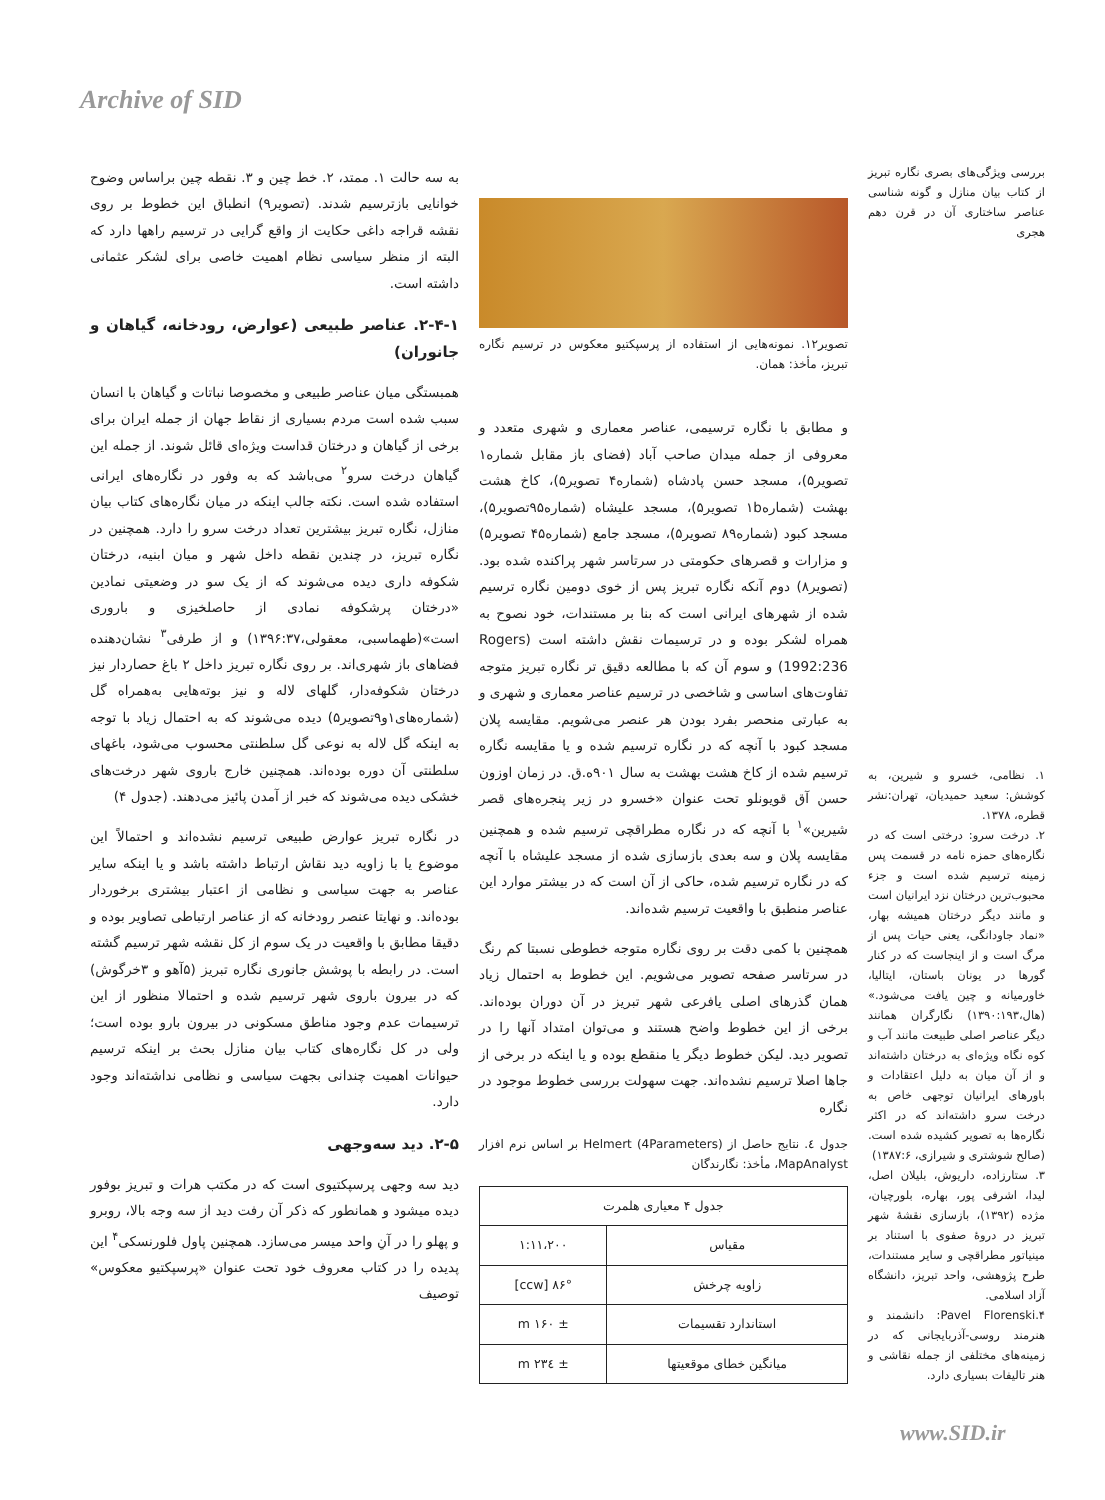Archive of SID
بررسی ویژگی‌های بصری نگاره تبریز از کتاب بیان منازل و گونه شناسی عناصر ساختاری آن در قرن دهم هجری
۱. نظامی، خسرو و شیرین، به کوشش: سعید حمیدیان، تهران:نشر قطره، ۱۳۷۸.
۲. درخت سرو: درختی است که در نگاره‌های حمزه نامه در قسمت پس زمینه ترسیم شده است و جزء محبوب‌ترین درختان نزد ایرانیان است و مانند دیگر درختان همیشه بهار، «نماد جاودانگی، یعنی حیات پس از مرگ است و از اینجاست که در کنار گورها در یونان باستان، ایتالیا، خاورمیانه و چین یافت می‌شود.» (هال،۱۳۹۰:۱۹۳) نگارگران همانند دیگر عناصر اصلی طبیعت مانند آب و کوه نگاه ویژه‌ای به درختان داشته‌اند و از آن میان به دلیل اعتقادات و باورهای ایرانیان توجهی خاص به درخت سرو داشته‌اند که در اکثر نگاره‌ها به تصویر کشیده شده است. (صالح شوشتری و شیرازی، ۱۳۸۷:۶)
۳. ستارزاده، داریوش، بلیلان اصل، لیدا، اشرفی پور، بهاره، بلورچیان، مژده (۱۳۹۲)، بازسازی نقشهٔ شهر تبریز در دروهٔ صفوی با استناد بر مینیاتور مطراقچی و سایر مستندات، طرح پژوهشی، واحد تبریز، دانشگاه آزاد اسلامی.
۴.Pavel Florenski: دانشمند و هنرمند روسی-آذربایجانی که در زمینه‌های مختلفی از جمله نقاشی و هنر تالیفات بسیاری دارد.
تصویر۱۲. نمونه‌هایی از استفاده از پرسپکتیو معکوس در ترسیم نگاره تبریز، مأخذ: همان.
و مطابق با نگاره ترسیمی، عناصر معماری و شهری متعدد و معروفی از جمله میدان صاحب آباد (فضای باز مقابل شماره۱ تصویر۵)، مسجد حسن پادشاه (شماره۴ تصویر۵)، کاخ هشت بهشت (شماره۱b تصویر۵)، مسجد علیشاه (شماره۹۵تصویر۵)، مسجد کبود (شماره۸۹ تصویر۵)، مسجد جامع (شماره۴۵ تصویر۵) و مزارات و قصرهای حکومتی در سرتاسر شهر پراکنده شده بود. (تصویر۸) دوم آنکه نگاره تبریز پس از خوی دومین نگاره ترسیم شده از شهرهای ایرانی است که بنا بر مستندات، خود نصوح به همراه لشکر بوده و در ترسیمات نقش داشته است (Rogers 1992:236) و سوم آن که با مطالعه دقیق تر نگاره تبریز متوجه تفاوت‌های اساسی و شاخصی در ترسیم عناصر معماری و شهری و به عبارتی منحصر بفرد بودن هر عنصر می‌شویم. مقایسه پلان مسجد کبود با آنچه که در نگاره ترسیم شده و یا مقایسه نگاره ترسیم شده از کاخ هشت بهشت به سال ۹۰۱ه.ق. در زمان اوزون حسن آق قویونلو تحت عنوان «خسرو در زیر پنجره‌های قصر شیرین»<sup>۱</sup> با آنچه که در نگاره مطراقچی ترسیم شده و همچنین مقایسه پلان و سه بعدی بازسازی شده از مسجد علیشاه با آنچه که در نگاره ترسیم شده، حاکی از آن است که در بیشتر موارد این عناصر منطبق با واقعیت ترسیم شده‌اند.
همچنین با کمی دقت بر روی نگاره متوجه خطوطی نسبتا کم رنگ در سرتاسر صفحه تصویر می‌شویم. این خطوط به احتمال زیاد همان گذرهای اصلی یافرعی شهر تبریز در آن دوران بوده‌اند. برخی از این خطوط واضح هستند و می‌توان امتداد آنها را در تصویر دید. لیکن خطوط دیگر یا منقطع بوده و یا اینکه در برخی از جاها اصلا ترسیم نشده‌اند. جهت سهولت بررسی خطوط موجود در نگاره
جدول ٤. نتایج حاصل از Helmert (4Parameters) بر اساس نرم افزار MapAnalyst، مأخذ: نگارندگان
| جدول ۴ معیاری هلمرت | |
| --- | --- |
| مقیاس | ۱:۱۱،۲۰۰ |
| زاویه چرخش | ۸۶° [ccw] |
| استاندارد تقسیمات | ± ۱۶۰ m |
| میانگین خطای موقعیتها | ± ۲۳٤ m |
به سه حالت ۱. ممتد، ۲. خط چین و ۳. نقطه چین براساس وضوح خوانایی بازترسیم شدند. (تصویر۹) انطباق این خطوط بر روی نقشه قراجه داغی حکایت از واقع گرایی در ترسیم راهها دارد که البته از منظر سیاسی نظام اهمیت خاصی برای لشکر عثمانی داشته است.
۲-۴-۱. عناصر طبیعی (عوارض، رودخانه، گیاهان و جانوران)
همبستگی میان عناصر طبیعی و مخصوصا نباتات و گیاهان با انسان سبب شده است مردم بسیاری از نقاط جهان از جمله ایران برای برخی از گیاهان و درختان قداست ویژه‌ای قائل شوند. از جمله این گیاهان درخت سرو<sup>۲</sup> می‌باشد که به وفور در نگاره‌های ایرانی استفاده شده است. نکته جالب اینکه در میان نگاره‌های کتاب بیان منازل، نگاره تبریز بیشترین تعداد درخت سرو را دارد. همچنین در نگاره تبریز، در چندین نقطه داخل شهر و میان ابنیه، درختان شکوفه داری دیده می‌شوند که از یک سو در وضعیتی نمادین «درختان پرشکوفه نمادی از حاصلخیزی و باروری است»(طهماسبی، معقولی،۱۳۹۶:۳۷) و از طرفی<sup>۳</sup> نشان‌دهنده فضاهای باز شهری‌اند. بر روی نگاره تبریز داخل ۲ باغ حصاردار نیز درختان شکوفه‌دار، گلهای لاله و نیز بوته‌هایی به‌همراه گل (شماره‌های۱و۹تصویر۵) دیده می‌شوند که به احتمال زیاد با توجه به اینکه گل لاله به نوعی گل سلطنتی محسوب می‌شود، باغهای سلطنتی آن دوره بوده‌اند. همچنین خارج باروی شهر درخت‌های خشکی دیده می‌شوند که خبر از آمدن پائیز می‌دهند. (جدول ۴)
در نگاره تبریز عوارض طبیعی ترسیم نشده‌اند و احتمالاً این موضوع یا با زاویه دید نقاش ارتباط داشته باشد و یا اینکه سایر عناصر به جهت سیاسی و نظامی از اعتبار بیشتری برخوردار بوده‌اند. و نهایتا عنصر رودخانه که از عناصر ارتباطی تصاویر بوده و دقیقا مطابق با واقعیت در یک سوم از کل نقشه شهر ترسیم گشته است. در رابطه با پوشش جانوری نگاره تبریز (۵آهو و ۳خرگوش) که در بیرون باروی شهر ترسیم شده و احتمالا منظور از این ترسیمات عدم وجود مناطق مسکونی در بیرون بارو بوده است؛ ولی در کل نگاره‌های کتاب بیان منازل بحث بر اینکه ترسیم حیوانات اهمیت چندانی بجهت سیاسی و نظامی نداشته‌اند وجود دارد.
۲-۵. دید سه‌وجهی
دید سه وجهی پرسپکتیوی است که در مکتب هرات و تبریز بوفور دیده میشود و همانطور که ذکر آن رفت دید از سه وجه بالا، روبرو و پهلو را در آنِ واحد میسر می‌سازد. همچنین پاول فلورنسکی<sup>۴</sup> این پدیده را در کتاب معروف خود تحت عنوان «پرسپکتیو معکوس» توصیف
www.SID.ir